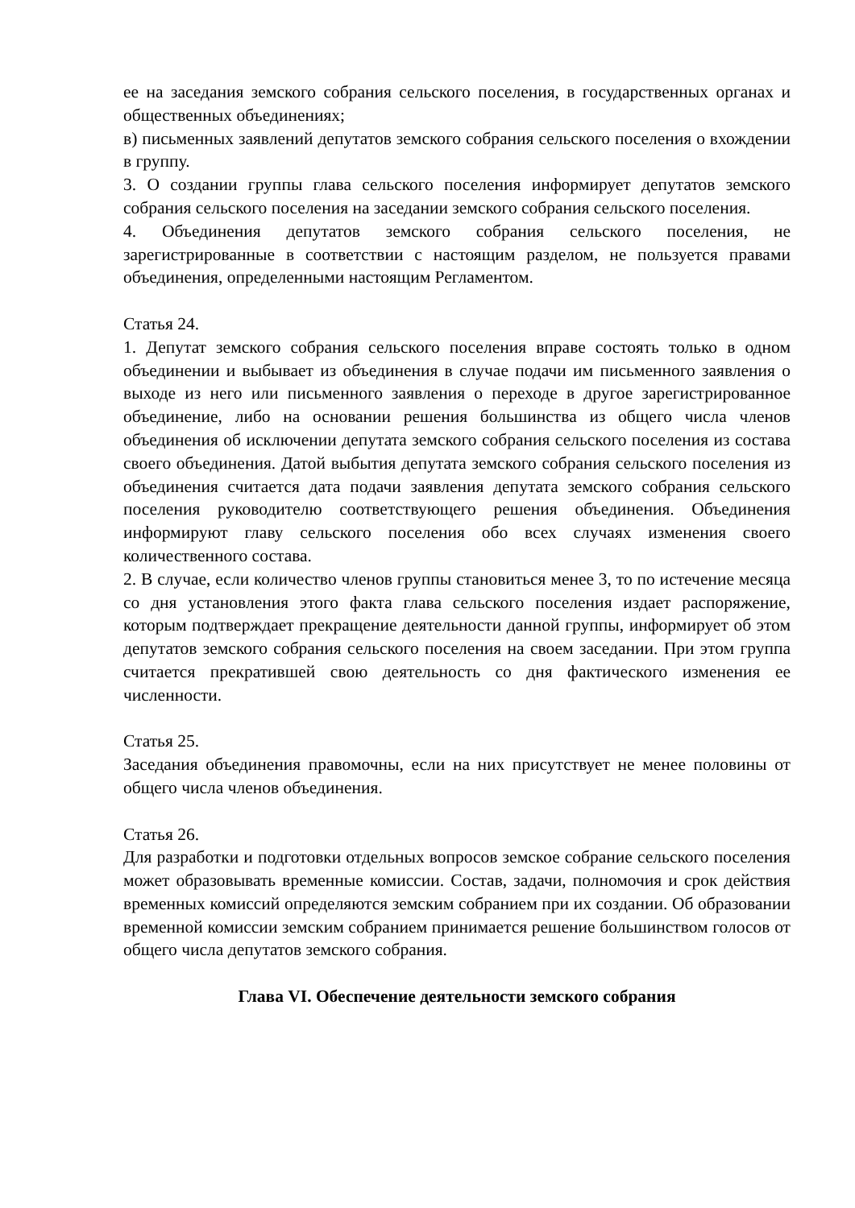ее на заседания земского собрания сельского поселения, в государственных органах и общественных объединениях;
в) письменных заявлений депутатов земского собрания сельского поселения о вхождении в группу.
3. О создании группы глава сельского поселения информирует депутатов земского собрания сельского поселения на заседании земского собрания сельского поселения.
4. Объединения депутатов земского собрания сельского поселения, не зарегистрированные в соответствии с настоящим разделом, не пользуется правами объединения, определенными настоящим Регламентом.
Статья 24.
1. Депутат земского собрания сельского поселения вправе состоять только в одном объединении и выбывает из объединения в случае подачи им письменного заявления о выходе из него или письменного заявления о переходе в другое зарегистрированное объединение, либо на основании решения большинства из общего числа членов объединения об исключении депутата земского собрания сельского поселения из состава своего объединения. Датой выбытия депутата земского собрания сельского поселения из объединения считается дата подачи заявления депутата земского собрания сельского поселения руководителю соответствующего решения объединения. Объединения информируют главу сельского поселения обо всех случаях изменения своего количественного состава.
2. В случае, если количество членов группы становиться менее 3, то по истечение месяца со дня установления этого факта глава сельского поселения издает распоряжение, которым подтверждает прекращение деятельности данной группы, информирует об этом депутатов земского собрания сельского поселения на своем заседании. При этом группа считается прекратившей свою деятельность со дня фактического изменения ее численности.
Статья 25.
Заседания объединения правомочны, если на них присутствует не менее половины от общего числа членов объединения.
Статья 26.
Для разработки и подготовки отдельных вопросов земское собрание сельского поселения может образовывать временные комиссии. Состав, задачи, полномочия и срок действия временных комиссий определяются земским собранием при их создании. Об образовании временной комиссии земским собранием принимается решение большинством голосов от общего числа депутатов земского собрания.
Глава VI. Обеспечение деятельности земского собрания